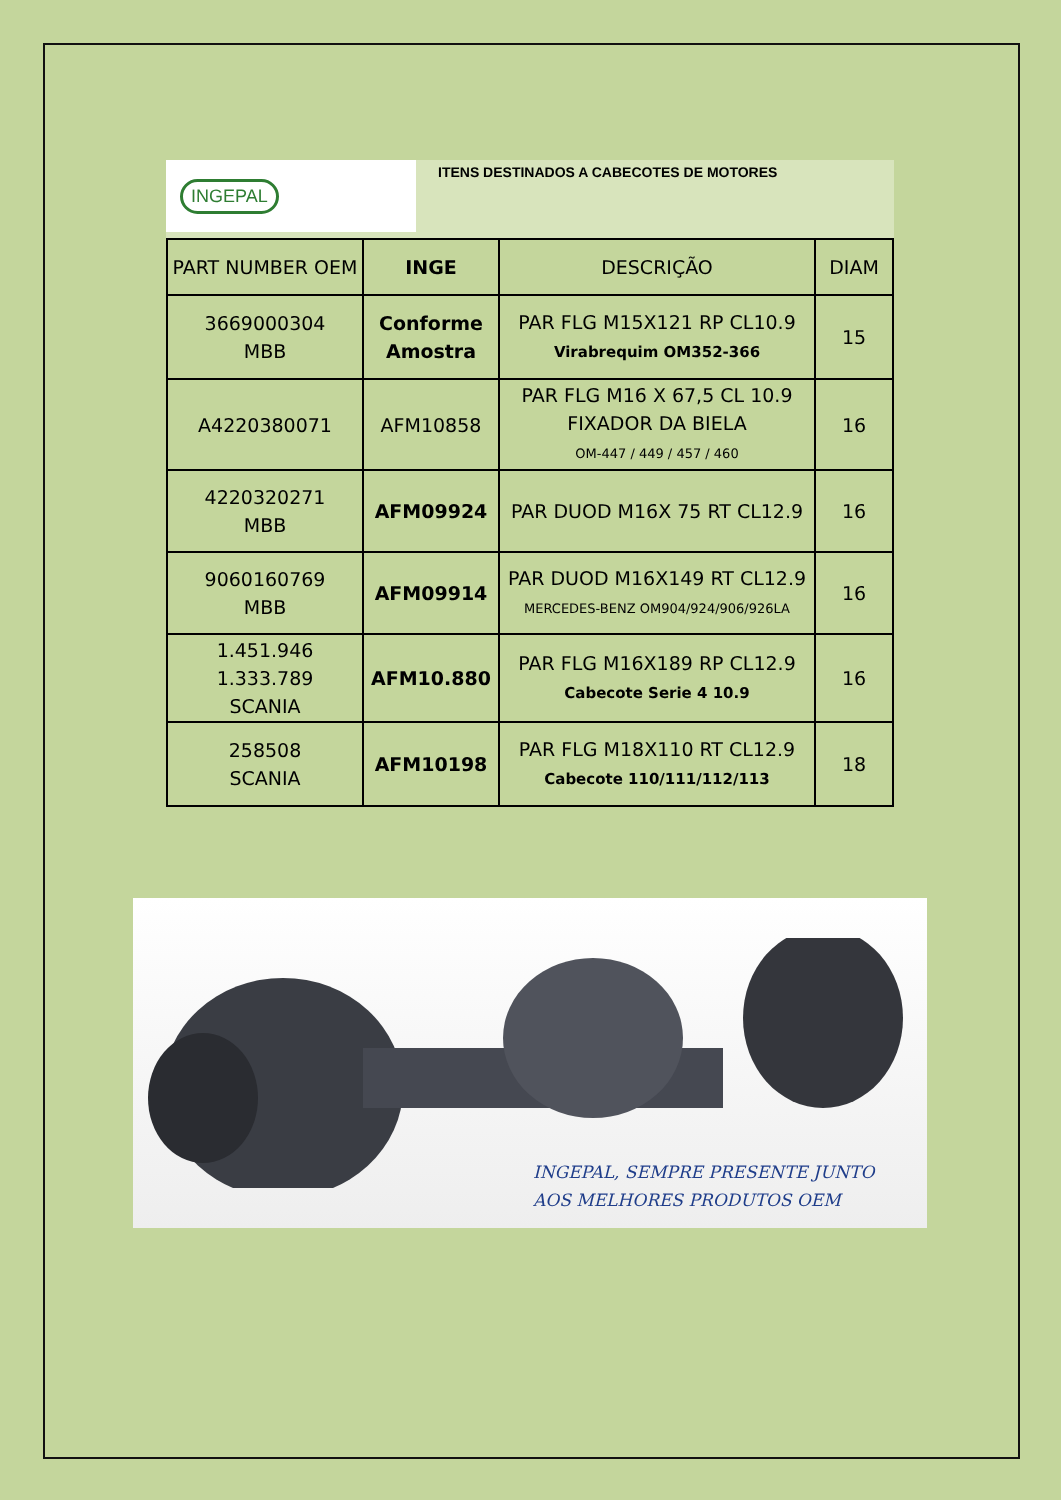INGEPAL
ITENS DESTINADOS A CABECOTES DE MOTORES
| PART NUMBER OEM | INGE | DESCRIÇÃO | DIAM |
| --- | --- | --- | --- |
| 3669000304 MBB | Conforme Amostra | PAR FLG M15X121 RP CL10.9 Virabrequim OM352-366 | 15 |
| A4220380071 | AFM10858 | PAR FLG M16 X 67,5 CL 10.9 FIXADOR DA BIELA OM-447 / 449 / 457 / 460 | 16 |
| 4220320271 MBB | AFM09924 | PAR DUOD M16X 75 RT CL12.9 | 16 |
| 9060160769 MBB | AFM09914 | PAR DUOD M16X149 RT CL12.9 MERCEDES-BENZ OM904/924/906/926LA | 16 |
| 1.451.946 1.333.789 SCANIA | AFM10.880 | PAR FLG M16X189 RP CL12.9 Cabecote Serie 4 10.9 | 16 |
| 258508 SCANIA | AFM10198 | PAR FLG M18X110 RT CL12.9 Cabecote 110/111/112/113 | 18 |
INGEPAL, SEMPRE PRESENTE JUNTO
AOS MELHORES PRODUTOS OEM